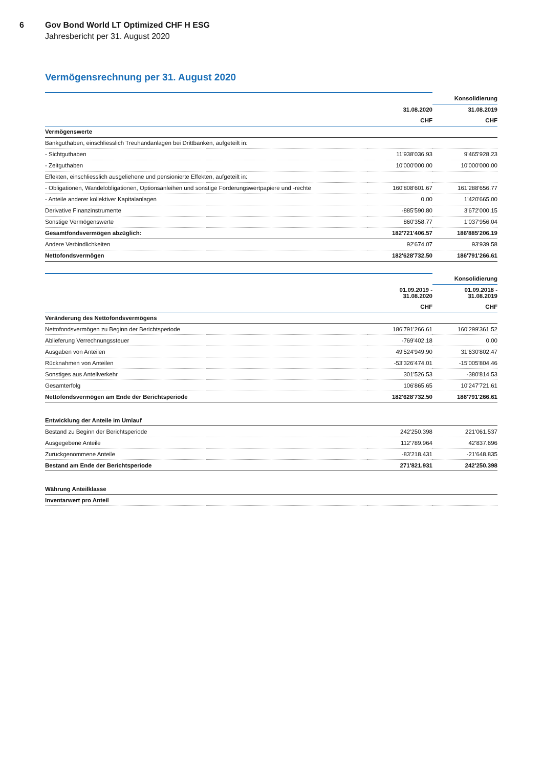6 Gov Bond World LT Optimized CHF H ESG
Jahresbericht per 31. August 2020
Vermögensrechnung per 31. August 2020
| | | | Konsolidierung |
| | 31.08.2020 | | 31.08.2019 |
| | CHF | | CHF |
| Vermögenswerte | | | |
| Bankguthaben, einschliesslich Treuhandanlagen bei Drittbanken, aufgeteilt in: | | | |
| - Sichtguthaben | | 11'938'036.93 | 9'465'928.23 |
| - Zeitguthaben | | 10'000'000.00 | 10'000'000.00 |
| Effekten, einschliesslich ausgeliehene und pensionierte Effekten, aufgeteilt in: | | | |
| - Obligationen, Wandelobligationen, Optionsanleihen und sonstige Forderungswertpapiere und -rechte | | 160'808'601.67 | 161'288'656.77 |
| - Anteile anderer kollektiver Kapitalanlagen | | 0.00 | 1'420'665.00 |
| Derivative Finanzinstrumente | | -885'590.80 | 3'672'000.15 |
| Sonstige Vermögenswerte | | 860'358.77 | 1'037'956.04 |
| Gesamtfondsvermögen abzüglich: | | 182'721'406.57 | 186'885'206.19 |
| Andere Verbindlichkeiten | | 92'674.07 | 93'939.58 |
| Nettofondsvermögen | | 182'628'732.50 | 186'791'266.61 |
| | | | Konsolidierung |
| | 01.09.2019 - 31.08.2020 | | 01.09.2018 - 31.08.2019 |
| | CHF | | CHF |
| Veränderung des Nettofondsvermögens | | | |
| Nettofondsvermögen zu Beginn der Berichtsperiode | | 186'791'266.61 | 160'299'361.52 |
| Ablieferung Verrechnungssteuer | | -769'402.18 | 0.00 |
| Ausgaben von Anteilen | | 49'524'949.90 | 31'630'802.47 |
| Rücknahmen von Anteilen | | -53'326'474.01 | -15'005'804.46 |
| Sonstiges aus Anteilverkehr | | 301'526.53 | -380'814.53 |
| Gesamterfolg | | 106'865.65 | 10'247'721.61 |
| Nettofondsvermögen am Ende der Berichtsperiode | | 182'628'732.50 | 186'791'266.61 |
| Entwicklung der Anteile im Umlauf | | | |
| Bestand zu Beginn der Berichtsperiode | | 242'250.398 | 221'061.537 |
| Ausgegebene Anteile | | 112'789.964 | 42'837.696 |
| Zurückgenommene Anteile | | -83'218.431 | -21'648.835 |
| Bestand am Ende der Berichtsperiode | | 271'821.931 | 242'250.398 |
| Währung Anteilklasse | | | |
| Inventarwert pro Anteil | | | |